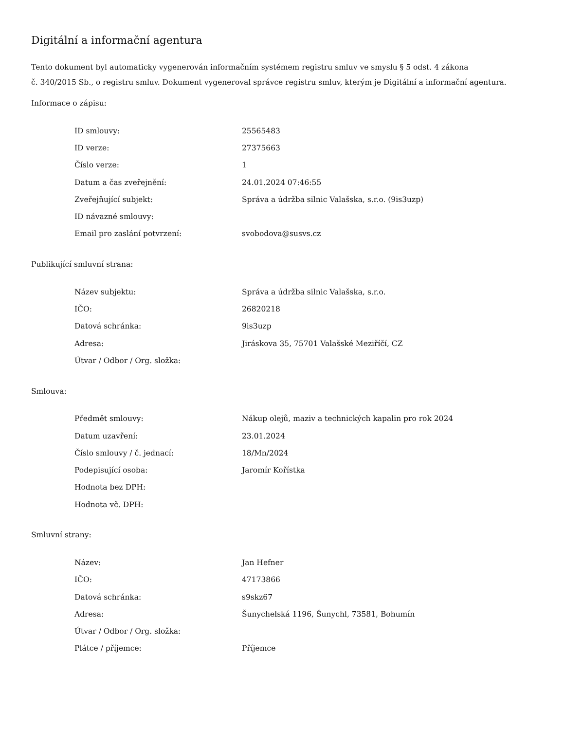Digitální a informační agentura
Tento dokument byl automaticky vygenerován informačním systémem registru smluv ve smyslu § 5 odst. 4 zákona
č. 340/2015 Sb., o registru smluv. Dokument vygeneroval správce registru smluv, kterým je Digitální a informační agentura.
Informace o zápisu:
| ID smlouvy: | 25565483 |
| ID verze: | 27375663 |
| Číslo verze: | 1 |
| Datum a čas zveřejnění: | 24.01.2024 07:46:55 |
| Zveřejňující subjekt: | Správa a údržba silnic Valašska, s.r.o. (9is3uzp) |
| ID návazné smlouvy: | |
| Email pro zaslání potvrzení: | svobodova@susvs.cz |
Publikující smluvní strana:
| Název subjektu: | Správa a údržba silnic Valašska, s.r.o. |
| IČO: | 26820218 |
| Datová schránka: | 9is3uzp |
| Adresa: | Jiráskova 35, 75701 Valašské Meziříčí, CZ |
| Útvar / Odbor / Org. složka: | |
Smlouva:
| Předmět smlouvy: | Nákup olejů, maziv a technických kapalin pro rok 2024 |
| Datum uzavření: | 23.01.2024 |
| Číslo smlouvy / č. jednací: | 18/Mn/2024 |
| Podepisující osoba: | Jaromír Kořístka |
| Hodnota bez DPH: | |
| Hodnota vč. DPH: | |
Smluvní strany:
| Název: | Jan Hefner |
| IČO: | 47173866 |
| Datová schránka: | s9skz67 |
| Adresa: | Šunychelská 1196, Šunychl, 73581, Bohumín |
| Útvar / Odbor / Org. složka: | |
| Plátce / příjemce: | Příjemce |